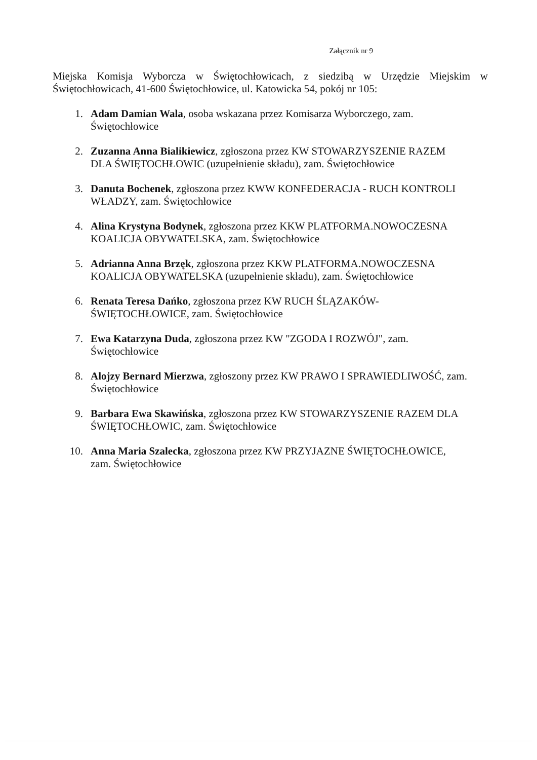Załącznik nr 9
Miejska Komisja Wyborcza w Świętochłowicach, z siedzibą w Urzędzie Miejskim w Świętochłowicach, 41-600 Świętochłowice, ul. Katowicka 54, pokój nr 105:
1. Adam Damian Wala, osoba wskazana przez Komisarza Wyborczego, zam. Świętochłowice
2. Zuzanna Anna Bialikiewicz, zgłoszona przez KW STOWARZYSZENIE RAZEM DLA ŚWIĘTOCHŁOWIC (uzupełnienie składu), zam. Świętochłowice
3. Danuta Bochenek, zgłoszona przez KWW KONFEDERACJA - RUCH KONTROLI WŁADZY, zam. Świętochłowice
4. Alina Krystyna Bodynek, zgłoszona przez KKW PLATFORMA.NOWOCZESNA KOALICJA OBYWATELSKA, zam. Świętochłowice
5. Adrianna Anna Brzęk, zgłoszona przez KKW PLATFORMA.NOWOCZESNA KOALICJA OBYWATELSKA (uzupełnienie składu), zam. Świętochłowice
6. Renata Teresa Dańko, zgłoszona przez KW RUCH ŚLĄZAKÓW-ŚWIĘTOCHŁOWICE, zam. Świętochłowice
7. Ewa Katarzyna Duda, zgłoszona przez KW "ZGODA I ROZWÓJ", zam. Świętochłowice
8. Alojzy Bernard Mierzwa, zgłoszony przez KW PRAWO I SPRAWIEDLIWOŚĆ, zam. Świętochłowice
9. Barbara Ewa Skawińska, zgłoszona przez KW STOWARZYSZENIE RAZEM DLA ŚWIĘTOCHŁOWIC, zam. Świętochłowice
10. Anna Maria Szalecka, zgłoszona przez KW PRZYJAZNE ŚWIĘTOCHŁOWICE, zam. Świętochłowice